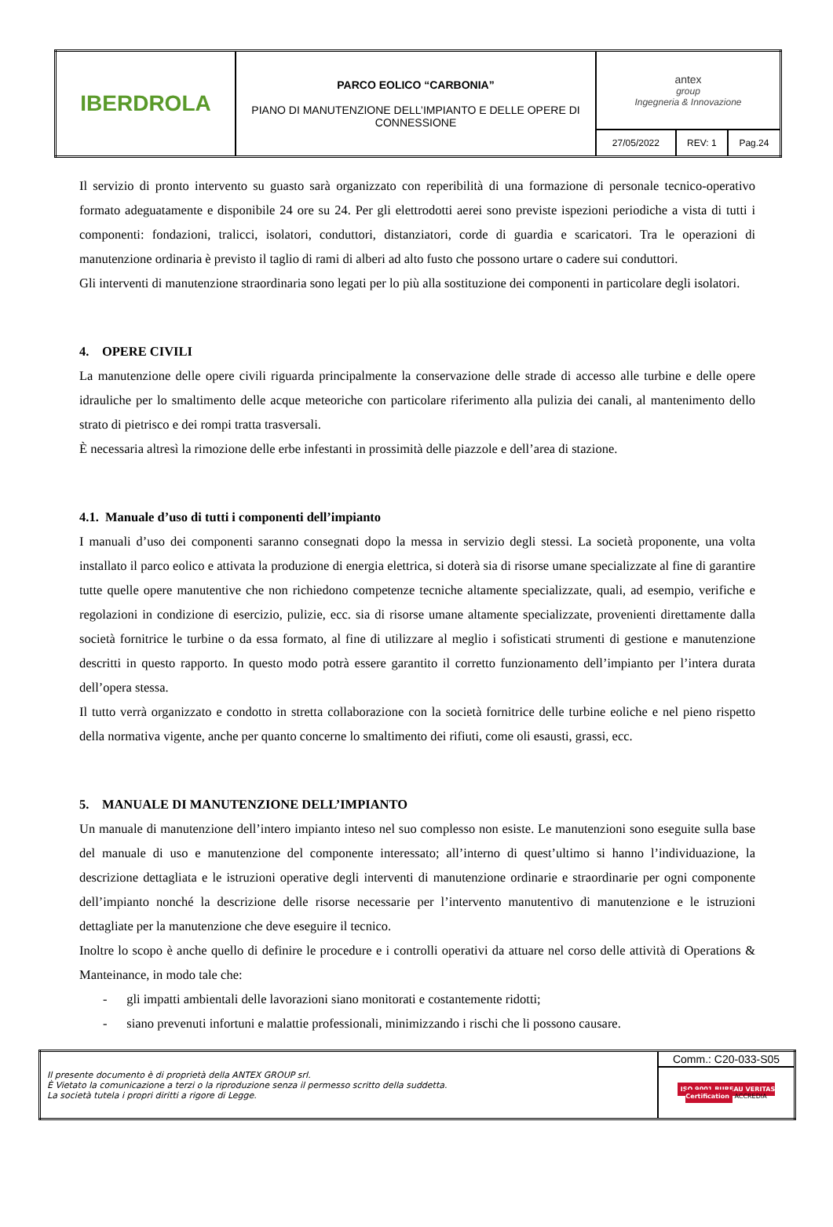| IBERDROLA | PARCO EOLICO “CARBONIA” PIANO DI MANUTENZIONE DELL’IMPIANTO E DELLE OPERE DI CONNESSIONE | antex group Ingegneria & Innovazione | | |
| | | 27/05/2022 | REV: 1 | Pag.24 |
Il servizio di pronto intervento su guasto sarà organizzato con reperibilità di una formazione di personale tecnico-operativo formato adeguatamente e disponibile 24 ore su 24. Per gli elettrodotti aerei sono previste ispezioni periodiche a vista di tutti i componenti: fondazioni, tralicci, isolatori, conduttori, distanziatori, corde di guardia e scaricatori. Tra le operazioni di manutenzione ordinaria è previsto il taglio di rami di alberi ad alto fusto che possono urtare o cadere sui conduttori.
Gli interventi di manutenzione straordinaria sono legati per lo più alla sostituzione dei componenti in particolare degli isolatori.
4. OPERE CIVILI
La manutenzione delle opere civili riguarda principalmente la conservazione delle strade di accesso alle turbine e delle opere idrauliche per lo smaltimento delle acque meteoriche con particolare riferimento alla pulizia dei canali, al mantenimento dello strato di pietrisco e dei rompi tratta trasversali.
È necessaria altresì la rimozione delle erbe infestanti in prossimità delle piazzole e dell’area di stazione.
4.1. Manuale d’uso di tutti i componenti dell’impianto
I manuali d’uso dei componenti saranno consegnati dopo la messa in servizio degli stessi. La società proponente, una volta installato il parco eolico e attivata la produzione di energia elettrica, si doterà sia di risorse umane specializzate al fine di garantire tutte quelle opere manutentive che non richiedono competenze tecniche altamente specializzate, quali, ad esempio, verifiche e regolazioni in condizione di esercizio, pulizie, ecc. sia di risorse umane altamente specializzate, provenienti direttamente dalla società fornitrice le turbine o da essa formato, al fine di utilizzare al meglio i sofisticati strumenti di gestione e manutenzione descritti in questo rapporto. In questo modo potrà essere garantito il corretto funzionamento dell’impianto per l’intera durata dell’opera stessa.
Il tutto verrà organizzato e condotto in stretta collaborazione con la società fornitrice delle turbine eoliche e nel pieno rispetto della normativa vigente, anche per quanto concerne lo smaltimento dei rifiuti, come oli esausti, grassi, ecc.
5. MANUALE DI MANUTENZIONE DELL’IMPIANTO
Un manuale di manutenzione dell’intero impianto inteso nel suo complesso non esiste. Le manutenzioni sono eseguite sulla base del manuale di uso e manutenzione del componente interessato; all’interno di quest’ultimo si hanno l’individuazione, la descrizione dettagliata e le istruzioni operative degli interventi di manutenzione ordinarie e straordinarie per ogni componente dell’impianto nonché la descrizione delle risorse necessarie per l’intervento manutentivo di manutenzione e le istruzioni dettagliate per la manutenzione che deve eseguire il tecnico.
Inoltre lo scopo è anche quello di definire le procedure e i controlli operativi da attuare nel corso delle attività di Operations & Manteinance, in modo tale che:
- gli impatti ambientali delle lavorazioni siano monitorati e costantemente ridotti;
- siano prevenuti infortuni e malattie professionali, minimizzando i rischi che li possono causare.
| Il presente documento è di proprietà della ANTEX GROUP srl. È Vietato la comunicazione a terzi o la riproduzione senza il permesso scritto della suddetta. La società tutela i propri diritti a rigore di Legge. | Comm.: C20-033-S05 |
| | ISO 9001 BUREAU VERITAS Certification ACCREDIA |